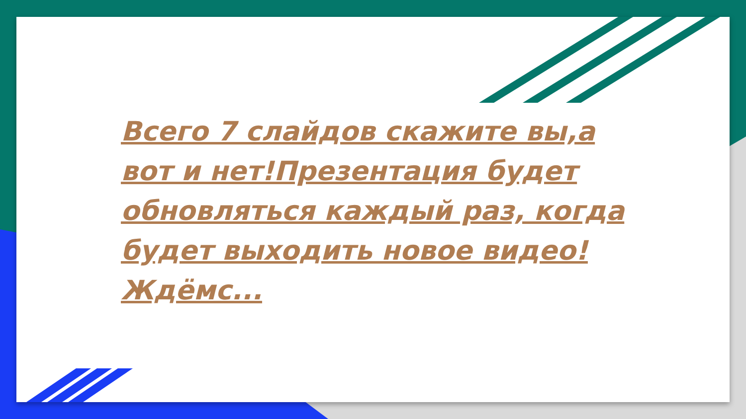Всего 7 слайдов скажите вы,а вот и нет!Презентация будет обновляться каждый раз, когда будет выходить новое видео!Ждёмс...